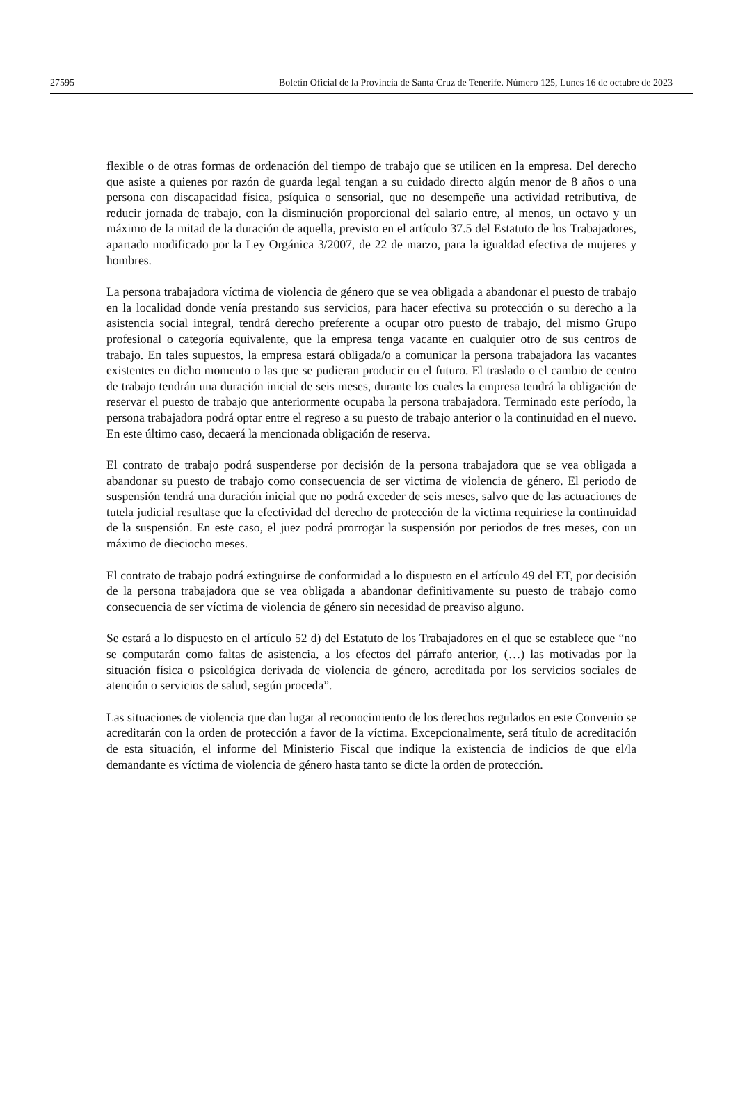27595 Boletín Oficial de la Provincia de Santa Cruz de Tenerife. Número 125, Lunes 16 de octubre de 2023
flexible o de otras formas de ordenación del tiempo de trabajo que se utilicen en la empresa. Del derecho que asiste a quienes por razón de guarda legal tengan a su cuidado directo algún menor de 8 años o una persona con discapacidad física, psíquica o sensorial, que no desempeñe una actividad retributiva, de reducir jornada de trabajo, con la disminución proporcional del salario entre, al menos, un octavo y un máximo de la mitad de la duración de aquella, previsto en el artículo 37.5 del Estatuto de los Trabajadores, apartado modificado por la Ley Orgánica 3/2007, de 22 de marzo, para la igualdad efectiva de mujeres y hombres.
La persona trabajadora víctima de violencia de género que se vea obligada a abandonar el puesto de trabajo en la localidad donde venía prestando sus servicios, para hacer efectiva su protección o su derecho a la asistencia social integral, tendrá derecho preferente a ocupar otro puesto de trabajo, del mismo Grupo profesional o categoría equivalente, que la empresa tenga vacante en cualquier otro de sus centros de trabajo. En tales supuestos, la empresa estará obligada/o a comunicar la persona trabajadora las vacantes existentes en dicho momento o las que se pudieran producir en el futuro. El traslado o el cambio de centro de trabajo tendrán una duración inicial de seis meses, durante los cuales la empresa tendrá la obligación de reservar el puesto de trabajo que anteriormente ocupaba la persona trabajadora. Terminado este período, la persona trabajadora podrá optar entre el regreso a su puesto de trabajo anterior o la continuidad en el nuevo. En este último caso, decaerá la mencionada obligación de reserva.
El contrato de trabajo podrá suspenderse por decisión de la persona trabajadora que se vea obligada a abandonar su puesto de trabajo como consecuencia de ser victima de violencia de género. El periodo de suspensión tendrá una duración inicial que no podrá exceder de seis meses, salvo que de las actuaciones de tutela judicial resultase que la efectividad del derecho de protección de la victima requiriese la continuidad de la suspensión. En este caso, el juez podrá prorrogar la suspensión por periodos de tres meses, con un máximo de dieciocho meses.
El contrato de trabajo podrá extinguirse de conformidad a lo dispuesto en el artículo 49 del ET, por decisión de la persona trabajadora que se vea obligada a abandonar definitivamente su puesto de trabajo como consecuencia de ser víctima de violencia de género sin necesidad de preaviso alguno.
Se estará a lo dispuesto en el artículo 52 d) del Estatuto de los Trabajadores en el que se establece que “no se computarán como faltas de asistencia, a los efectos del párrafo anterior, (…) las motivadas por la situación física o psicológica derivada de violencia de género, acreditada por los servicios sociales de atención o servicios de salud, según proceda”.
Las situaciones de violencia que dan lugar al reconocimiento de los derechos regulados en este Convenio se acreditarán con la orden de protección a favor de la víctima. Excepcionalmente, será título de acreditación de esta situación, el informe del Ministerio Fiscal que indique la existencia de indicios de que el/la demandante es víctima de violencia de género hasta tanto se dicte la orden de protección.